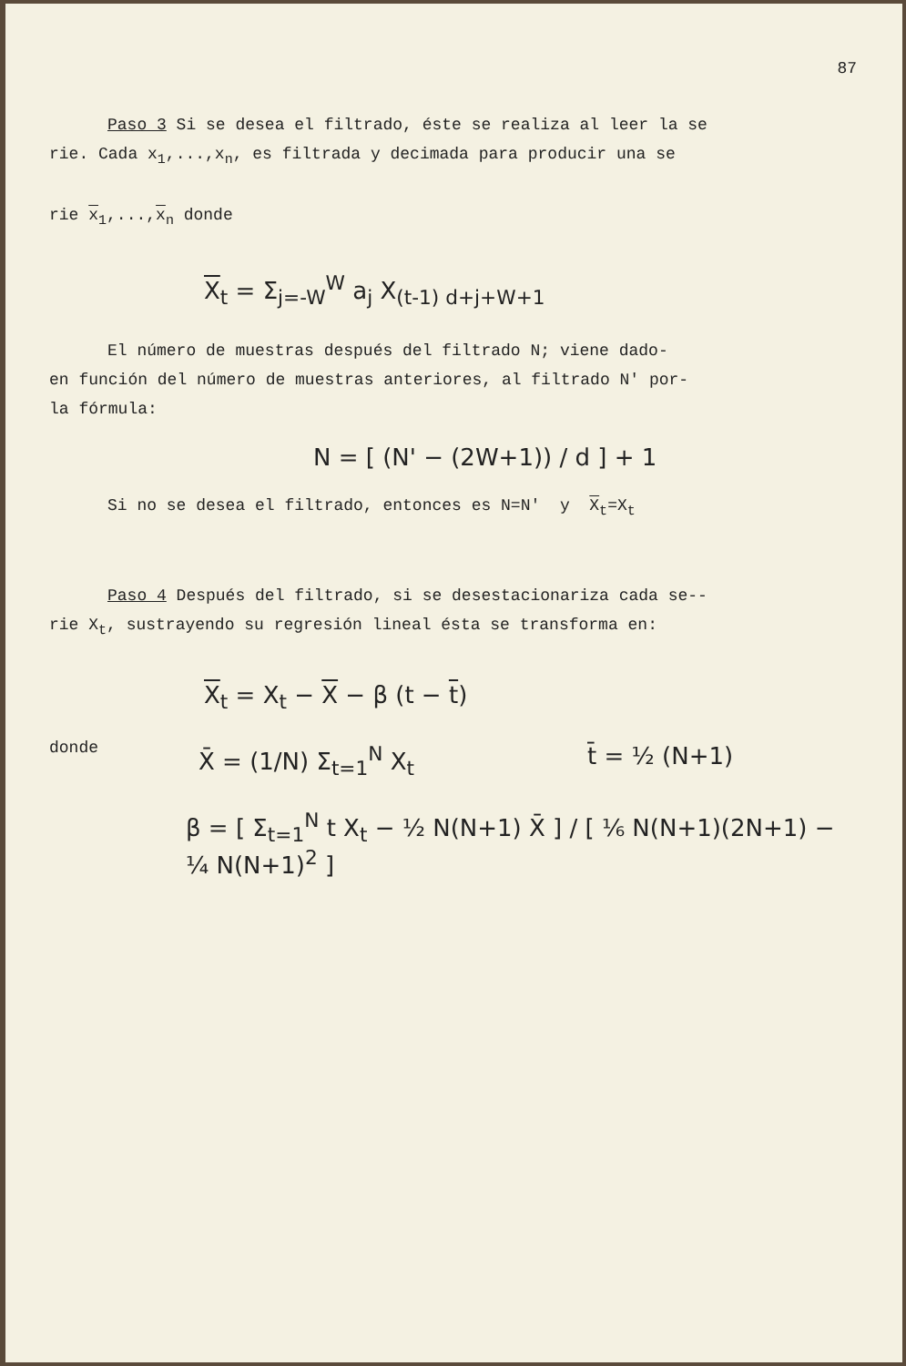87
Paso 3 Si se desea el filtrado, éste se realiza al leer la se
rie. Cada x<sub>1</sub>,...,x<sub>n</sub>, es filtrada y decimada para producir una se
rie x<sub>1</sub>,...,x<sub>n</sub> donde
X<sub>t</sub> = Σ<sub>j=-W</sub><sup>W</sup> a<sub>j</sub> X<sub>(t-1) d+j+W+1</sub>
El número de muestras después del filtrado N; viene dado-
en función del número de muestras anteriores, al filtrado N' por-
la fórmula:
N = [ (N' − (2W+1)) / d ] + 1
Si no se desea el filtrado, entonces es N=N' y X<sub>t</sub>=X<sub>t</sub>
Paso 4 Después del filtrado, si se desestacionariza cada se--
rie X<sub>t</sub>, sustrayendo su regresión lineal ésta se transforma en:
X<sub>t</sub> = X<sub>t</sub> − X − β (t − t)
donde
X̄ = (1/N) Σ<sub>t=1</sub><sup>N</sup> X<sub>t</sub> t̄ = ½ (N+1)
β = [ Σ<sub>t=1</sub><sup>N</sup> t X<sub>t</sub> − ½ N(N+1) X̄ ] / [ ⅙ N(N+1)(2N+1) − ¼ N(N+1)<sup>2</sup> ]